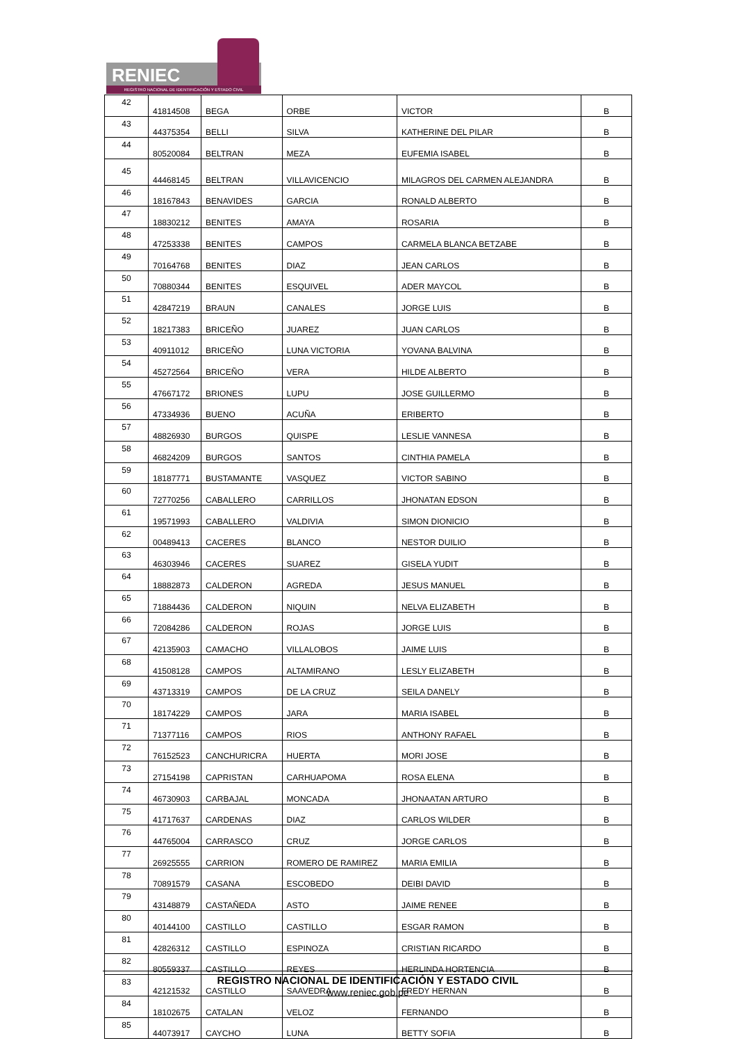RENIEC
REGISTRO NACIONAL DE IDENTIFICACIÓN Y ESTADO CIVIL
| 42 | 41814508 | BEGA | ORBE | VICTOR | B |
| 43 | 44375354 | BELLI | SILVA | KATHERINE DEL PILAR | B |
| 44 | 80520084 | BELTRAN | MEZA | EUFEMIA ISABEL | B |
| 45 | 44468145 | BELTRAN | VILLAVICENCIO | MILAGROS DEL CARMEN ALEJANDRA | B |
| 46 | 18167843 | BENAVIDES | GARCIA | RONALD ALBERTO | B |
| 47 | 18830212 | BENITES | AMAYA | ROSARIA | B |
| 48 | 47253338 | BENITES | CAMPOS | CARMELA BLANCA BETZABE | B |
| 49 | 70164768 | BENITES | DIAZ | JEAN CARLOS | B |
| 50 | 70880344 | BENITES | ESQUIVEL | ADER MAYCOL | B |
| 51 | 42847219 | BRAUN | CANALES | JORGE LUIS | B |
| 52 | 18217383 | BRICEÑO | JUAREZ | JUAN CARLOS | B |
| 53 | 40911012 | BRICEÑO | LUNA VICTORIA | YOVANA BALVINA | B |
| 54 | 45272564 | BRICEÑO | VERA | HILDE ALBERTO | B |
| 55 | 47667172 | BRIONES | LUPU | JOSE GUILLERMO | B |
| 56 | 47334936 | BUENO | ACUÑA | ERIBERTO | B |
| 57 | 48826930 | BURGOS | QUISPE | LESLIE VANNESA | B |
| 58 | 46824209 | BURGOS | SANTOS | CINTHIA PAMELA | B |
| 59 | 18187771 | BUSTAMANTE | VASQUEZ | VICTOR SABINO | B |
| 60 | 72770256 | CABALLERO | CARRILLOS | JHONATAN EDSON | B |
| 61 | 19571993 | CABALLERO | VALDIVIA | SIMON DIONICIO | B |
| 62 | 00489413 | CACERES | BLANCO | NESTOR DUILIO | B |
| 63 | 46303946 | CACERES | SUAREZ | GISELA YUDIT | B |
| 64 | 18882873 | CALDERON | AGREDA | JESUS MANUEL | B |
| 65 | 71884436 | CALDERON | NIQUIN | NELVA ELIZABETH | B |
| 66 | 72084286 | CALDERON | ROJAS | JORGE LUIS | B |
| 67 | 42135903 | CAMACHO | VILLALOBOS | JAIME LUIS | B |
| 68 | 41508128 | CAMPOS | ALTAMIRANO | LESLY ELIZABETH | B |
| 69 | 43713319 | CAMPOS | DE LA CRUZ | SEILA DANELY | B |
| 70 | 18174229 | CAMPOS | JARA | MARIA ISABEL | B |
| 71 | 71377116 | CAMPOS | RIOS | ANTHONY RAFAEL | B |
| 72 | 76152523 | CANCHURICRA | HUERTA | MORI JOSE | B |
| 73 | 27154198 | CAPRISTAN | CARHUAPOMA | ROSA ELENA | B |
| 74 | 46730903 | CARBAJAL | MONCADA | JHONAATAN ARTURO | B |
| 75 | 41717637 | CARDENAS | DIAZ | CARLOS WILDER | B |
| 76 | 44765004 | CARRASCO | CRUZ | JORGE CARLOS | B |
| 77 | 26925555 | CARRION | ROMERO DE RAMIREZ | MARIA EMILIA | B |
| 78 | 70891579 | CASANA | ESCOBEDO | DEIBI DAVID | B |
| 79 | 43148879 | CASTAÑEDA | ASTO | JAIME RENEE | B |
| 80 | 40144100 | CASTILLO | CASTILLO | ESGAR RAMON | B |
| 81 | 42826312 | CASTILLO | ESPINOZA | CRISTIAN RICARDO | B |
| 82 | 80559337 | CASTILLO | REYES | HERLINDA HORTENCIA | B |
| 83 | 42121532 | CASTILLO | SAAVEDRA | FREDY HERNAN | B |
| 84 | 18102675 | CATALAN | VELOZ | FERNANDO | B |
| 85 | 44073917 | CAYCHO | LUNA | BETTY SOFIA | B |
REGISTRO NACIONAL DE IDENTIFICACIÓN Y ESTADO CIVIL
www.reniec.gob.pe